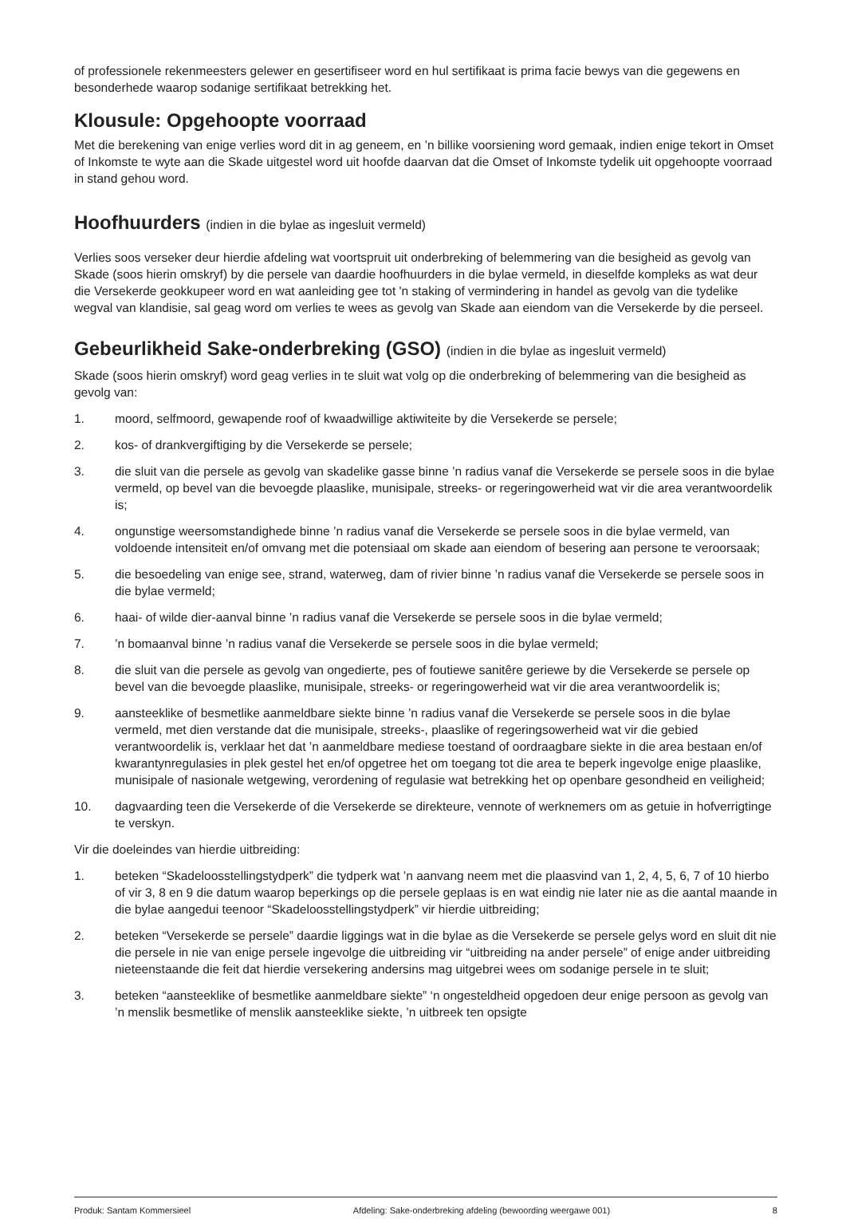of professionele rekenmeesters gelewer en gesertifiseer word en hul sertifikaat is prima facie bewys van die gegewens en besonderhede waarop sodanige sertifikaat betrekking het.
Klousule: Opgehoopte voorraad
Met die berekening van enige verlies word dit in ag geneem, en ’n billike voorsiening word gemaak, indien enige tekort in Omset of Inkomste te wyte aan die Skade uitgestel word uit hoofde daarvan dat die Omset of Inkomste tydelik uit opgehoopte voorraad in stand gehou word.
Hoofhuurders (indien in die bylae as ingesluit vermeld)
Verlies soos verseker deur hierdie afdeling wat voortspruit uit onderbreking of belemmering van die besigheid as gevolg van Skade (soos hierin omskryf) by die persele van daardie hoofhuurders in die bylae vermeld, in dieselfde kompleks as wat deur die Versekerde geokkupeer word en wat aanleiding gee tot 'n staking of vermindering in handel as gevolg van die tydelike wegval van klandisie, sal geag word om verlies te wees as gevolg van Skade aan eiendom van die Versekerde by die perseel.
Gebeurlikheid Sake-onderbreking (GSO) (indien in die bylae as ingesluit vermeld)
Skade (soos hierin omskryf) word geag verlies in te sluit wat volg op die onderbreking of belemmering van die besigheid as gevolg van:
1. moord, selfmoord, gewapende roof of kwaadwillige aktiwiteite by die Versekerde se persele;
2. kos- of drankvergiftiging by die Versekerde se persele;
3. die sluit van die persele as gevolg van skadelike gasse binne ’n radius vanaf die Versekerde se persele soos in die bylae vermeld, op bevel van die bevoegde plaaslike, munisipale, streeks- or regeringowerheid wat vir die area verantwoordelik is;
4. ongunstige weersomstandighede binne ’n radius vanaf die Versekerde se persele soos in die bylae vermeld, van voldoende intensiteit en/of omvang met die potensiaal om skade aan eiendom of besering aan persone te veroorsaak;
5. die besoedeling van enige see, strand, waterweg, dam of rivier binne ’n radius vanaf die Versekerde se persele soos in die bylae vermeld;
6. haai- of wilde dier-aanval binne ’n radius vanaf die Versekerde se persele soos in die bylae vermeld;
7.’n bomaanval binne ’n radius vanaf die Versekerde se persele soos in die bylae vermeld;
8. die sluit van die persele as gevolg van ongedierte, pes of foutiewe sanitêre geriewe by die Versekerde se persele op bevel van die bevoegde plaaslike, munisipale, streeks- or regeringowerheid wat vir die area verantwoordelik is;
9. aansteeklike of besmetlike aanmeldbare siekte binne ’n radius vanaf die Versekerde se persele soos in die bylae vermeld, met dien verstande dat die munisipale, streeks-, plaaslike of regeringsowerheid wat vir die gebied verantwoordelik is, verklaar het dat ’n aanmeldbare mediese toestand of oordraagbare siekte in die area bestaan en/of kwarantynregulasies in plek gestel het en/of opgetree het om toegang tot die area te beperk ingevolge enige plaaslike, munisipale of nasionale wetgewing, verordening of regulasie wat betrekking het op openbare gesondheid en veiligheid;
10. dagvaarding teen die Versekerde of die Versekerde se direkteure, vennote of werknemers om as getuie in hofverrigtinge te verskyn.
Vir die doeleindes van hierdie uitbreiding:
1. beteken “Skadeloosstellingstydperk” die tydperk wat ’n aanvang neem met die plaasvind van 1, 2, 4, 5, 6, 7 of 10 hierbo of vir 3, 8 en 9 die datum waarop beperkings op die persele geplaas is en wat eindig nie later nie as die aantal maande in die bylae aangedui teenoor “Skadeloosstellingstydperk” vir hierdie uitbreiding;
2. beteken “Versekerde se persele” daardie liggings wat in die bylae as die Versekerde se persele gelys word en sluit dit nie die persele in nie van enige persele ingevolge die uitbreiding vir “uitbreiding na ander persele” of enige ander uitbreiding nieteenstaande die feit dat hierdie versekering andersins mag uitgebrei wees om sodanige persele in te sluit;
3. beteken “aansteeklike of besmetlike aanmeldbare siekte” ‘n ongesteldheid opgedoen deur enige persoon as gevolg van ’n menslik besmetlike of menslik aansteeklike siekte, ’n uitbreek ten opsigte
Produk: Santam Kommersieel Afdeling: Sake-onderbreking afdeling (bewoording weergawe 001) 8